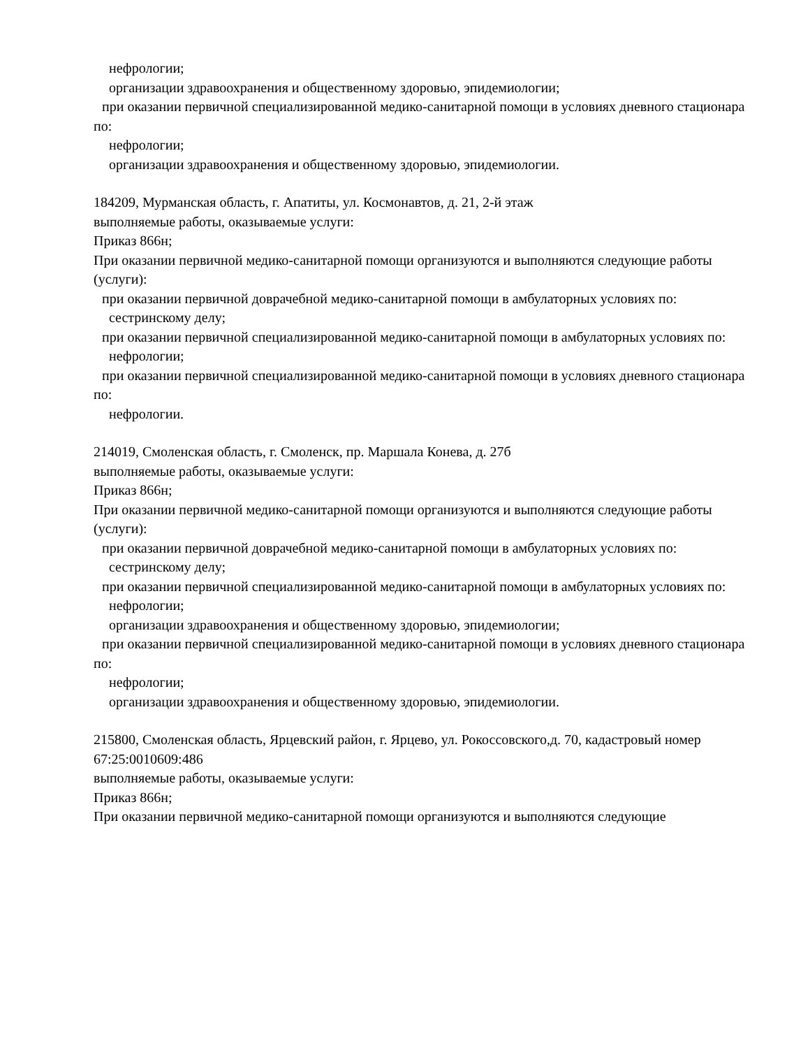нефрологии;
организации здравоохранения и общественному здоровью, эпидемиологии;
при оказании первичной специализированной медико-санитарной помощи в условиях дневного стационара по:
нефрологии;
организации здравоохранения и общественному здоровью, эпидемиологии.
184209, Мурманская область, г. Апатиты, ул. Космонавтов, д. 21, 2-й этаж
выполняемые работы, оказываемые услуги:
Приказ 866н;
При оказании первичной медико-санитарной помощи организуются и выполняются следующие работы (услуги):
при оказании первичной доврачебной медико-санитарной помощи в амбулаторных условиях по:
сестринскому делу;
при оказании первичной специализированной медико-санитарной помощи в амбулаторных условиях по:
нефрологии;
при оказании первичной специализированной медико-санитарной помощи в условиях дневного стационара по:
нефрологии.
214019, Смоленская область, г. Смоленск, пр. Маршала Конева, д. 27б
выполняемые работы, оказываемые услуги:
Приказ 866н;
При оказании первичной медико-санитарной помощи организуются и выполняются следующие работы (услуги):
при оказании первичной доврачебной медико-санитарной помощи в амбулаторных условиях по:
сестринскому делу;
при оказании первичной специализированной медико-санитарной помощи в амбулаторных условиях по:
нефрологии;
организации здравоохранения и общественному здоровью, эпидемиологии;
при оказании первичной специализированной медико-санитарной помощи в условиях дневного стационара по:
нефрологии;
организации здравоохранения и общественному здоровью, эпидемиологии.
215800, Смоленская область, Ярцевский район, г. Ярцево, ул. Рокоссовского,д. 70, кадастровый номер 67:25:0010609:486
выполняемые работы, оказываемые услуги:
Приказ 866н;
При оказании первичной медико-санитарной помощи организуются и выполняются следующие